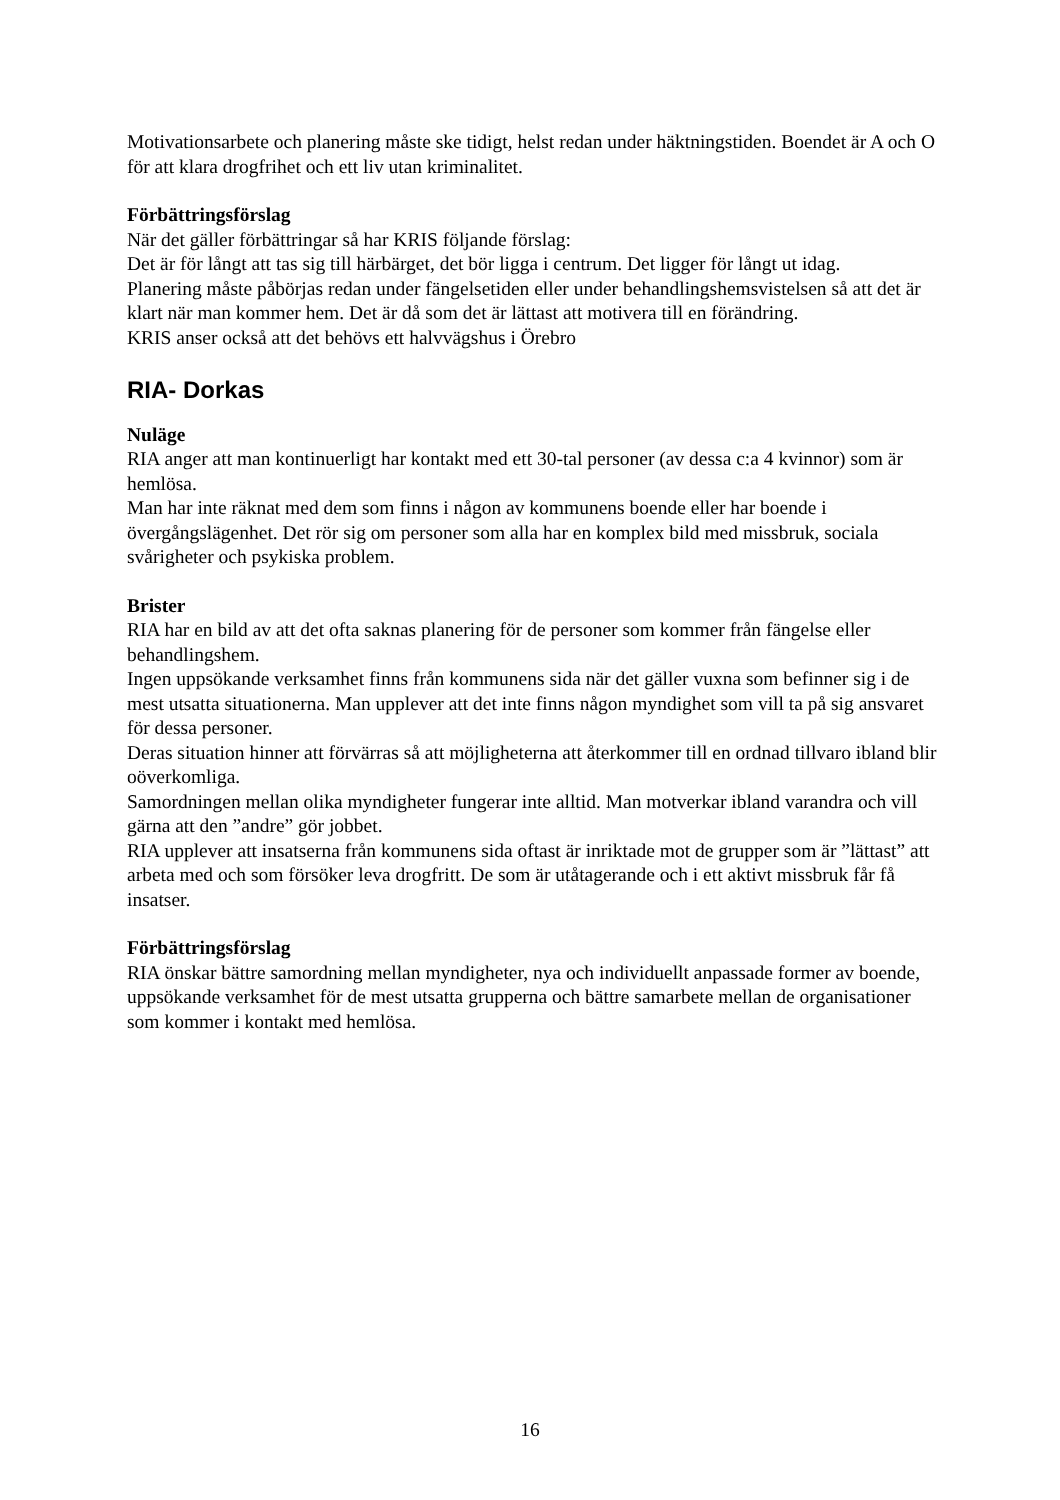Motivationsarbete och planering måste ske tidigt, helst redan under häktningstiden. Boendet är A och O för att klara drogfrihet och ett liv utan kriminalitet.
Förbättringsförslag
När det gäller förbättringar så har KRIS följande förslag:
Det är för långt att tas sig till härbärget, det bör ligga i centrum. Det ligger för långt ut idag.
Planering måste påbörjas redan under fängelsetiden eller under behandlingshemsvistelsen så att det är klart när man kommer hem. Det är då som det är lättast att motivera till en förändring.
KRIS anser också att det behövs ett halvvägshus i Örebro
RIA- Dorkas
Nuläge
RIA anger att man kontinuerligt har kontakt med ett 30-tal personer (av dessa c:a 4 kvinnor) som är hemlösa.
Man har inte räknat med dem som finns i någon av kommunens boende eller har boende i övergångslägenhet. Det rör sig om personer som alla har en komplex bild med missbruk, sociala svårigheter och psykiska problem.
Brister
RIA har en bild av att det ofta saknas planering för de personer som kommer från fängelse eller behandlingshem.
Ingen uppsökande verksamhet finns från kommunens sida när det gäller vuxna som befinner sig i de mest utsatta situationerna. Man upplever att det inte finns någon myndighet som vill ta på sig ansvaret för dessa personer.
Deras situation hinner att förvärras så att möjligheterna att återkommer till en ordnad tillvaro ibland blir oöverkomliga.
Samordningen mellan olika myndigheter fungerar inte alltid. Man motverkar ibland varandra och vill gärna att den ”andre” gör jobbet.
RIA upplever att insatserna från kommunens sida oftast är inriktade mot de grupper som är ”lättast” att arbeta med och som försöker leva drogfritt. De som är utåtagerande och i ett aktivt missbruk får få insatser.
Förbättringsförslag
RIA önskar bättre samordning mellan myndigheter, nya och individuellt anpassade former av boende, uppsökande verksamhet för de mest utsatta grupperna och bättre samarbete mellan de organisationer som kommer i kontakt med hemlösa.
16